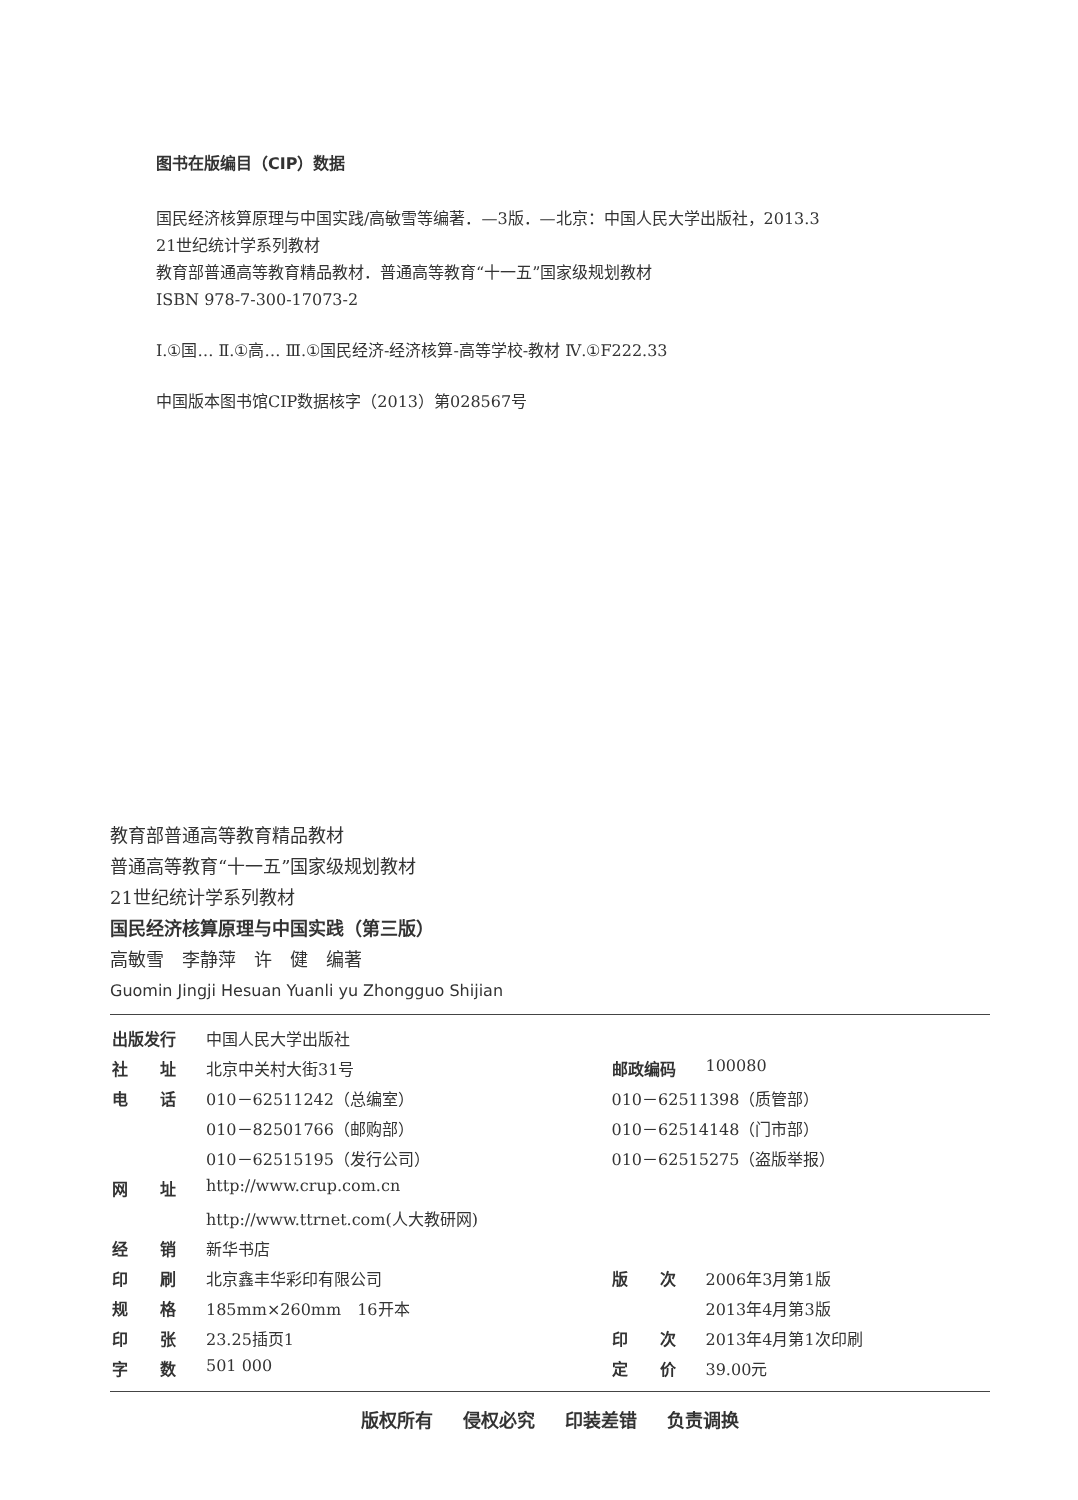图书在版编目（CIP）数据
国民经济核算原理与中国实践/高敏雪等编著．—3版．—北京：中国人民大学出版社，2013.3
21世纪统计学系列教材
教育部普通高等教育精品教材．普通高等教育“十一五”国家级规划教材
ISBN 978-7-300-17073-2
Ⅰ.①国… Ⅱ.①高… Ⅲ.①国民经济-经济核算-高等学校-教材 Ⅳ.①F222.33
中国版本图书馆CIP数据核字（2013）第028567号
教育部普通高等教育精品教材
普通高等教育“十一五”国家级规划教材
21世纪统计学系列教材
国民经济核算原理与中国实践（第三版）
高敏雪　李静萍　许　健　编著
Guomin Jingji Hesuan Yuanli yu Zhongguo Shijian
| 出版发行 | 中国人民大学出版社 | | |
| 社 址 | 北京中关村大街31号 | 邮政编码 | 100080 |
| 电 话 | 010－62511242（总编室） | 010－62511398（质管部） | |
| | 010－82501766（邮购部） | 010－62514148（门市部） | |
| | 010－62515195（发行公司） | 010－62515275（盗版举报） | |
| 网 址 | http://www.crup.com.cn | | |
| | http://www.ttrnet.com(人大教研网) | | |
| 经 销 | 新华书店 | | |
| 印 刷 | 北京鑫丰华彩印有限公司 | 版 次 | 2006年3月第1版 |
| 规 格 | 185mm×260mm 16开本 | | 2013年4月第3版 |
| 印 张 | 23.25插页1 | 印 次 | 2013年4月第1次印刷 |
| 字 数 | 501 000 | 定 价 | 39.00元 |
版权所有 侵权必究 印装差错 负责调换